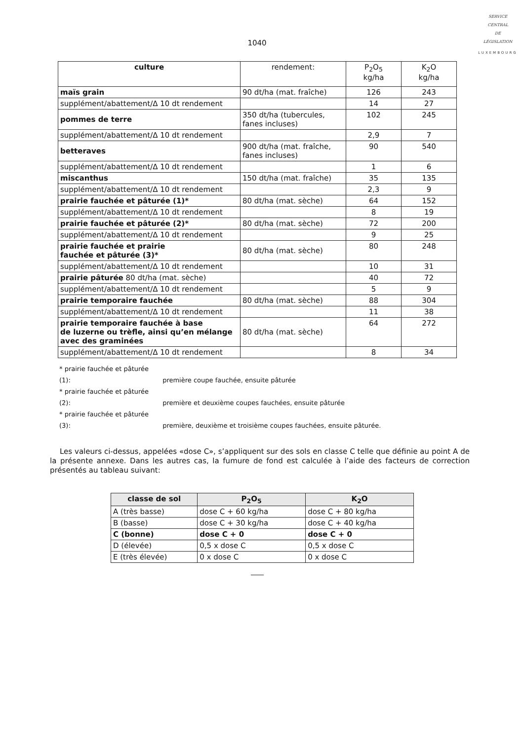SERVICE
CENTRAL
DE
LÉGISLATION
LUXEMBOURG
1040
| culture | rendement: | P<sub>2</sub>O<sub>5</sub> kg/ha | K<sub>2</sub>O kg/ha |
| maïs grain | 90 dt/ha (mat. fraîche) | 126 | 243 |
| supplément/abattement/Δ 10 dt rendement | | 14 | 27 |
| pommes de terre | 350 dt/ha (tubercules, fanes incluses) | 102 | 245 |
| supplément/abattement/Δ 10 dt rendement | | 2,9 | 7 |
| betteraves | 900 dt/ha (mat. fraîche, fanes incluses) | 90 | 540 |
| supplément/abattement/Δ 10 dt rendement | | 1 | 6 |
| miscanthus | 150 dt/ha (mat. fraîche) | 35 | 135 |
| supplément/abattement/Δ 10 dt rendement | | 2,3 | 9 |
| prairie fauchée et pâturée (1)* | 80 dt/ha (mat. sèche) | 64 | 152 |
| supplément/abattement/Δ 10 dt rendement | | 8 | 19 |
| prairie fauchée et pâturée (2)* | 80 dt/ha (mat. sèche) | 72 | 200 |
| supplément/abattement/Δ 10 dt rendement | | 9 | 25 |
| prairie fauchée et prairie fauchée et pâturée (3)* | 80 dt/ha (mat. sèche) | 80 | 248 |
| supplément/abattement/Δ 10 dt rendement | | 10 | 31 |
| prairie pâturée 80 dt/ha (mat. sèche) | | 40 | 72 |
| supplément/abattement/Δ 10 dt rendement | | 5 | 9 |
| prairie temporaire fauchée | 80 dt/ha (mat. sèche) | 88 | 304 |
| supplément/abattement/Δ 10 dt rendement | | 11 | 38 |
| prairie temporaire fauchée à base de luzerne ou trèfle, ainsi qu’en mélange avec des graminées | 80 dt/ha (mat. sèche) | 64 | 272 |
| supplément/abattement/Δ 10 dt rendement | | 8 | 34 |
* prairie fauchée et pâturée (1): première coupe fauchée, ensuite pâturée
* prairie fauchée et pâturée (2): première et deuxième coupes fauchées, ensuite pâturée
* prairie fauchée et pâturée (3): première, deuxième et troisième coupes fauchées, ensuite pâturée.
Les valeurs ci-dessus, appelées «dose C», s’appliquent sur des sols en classe C telle que définie au point A de la présente annexe. Dans les autres cas, la fumure de fond est calculée à l’aide des facteurs de correction présentés au tableau suivant:
| classe de sol | P<sub>2</sub>O<sub>5</sub> | K<sub>2</sub>O |
| --- | --- | --- |
| A (très basse) | dose C + 60 kg/ha | dose C + 80 kg/ha |
| B (basse) | dose C + 30 kg/ha | dose C + 40 kg/ha |
| C (bonne) | dose C + 0 | dose C + 0 |
| D (élevée) | 0,5 x dose C | 0,5 x dose C |
| E (très élevée) | 0 x dose C | 0 x dose C |